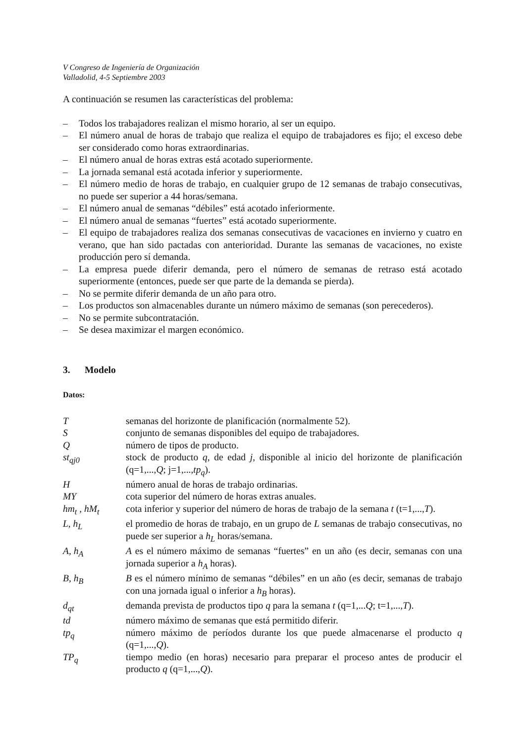V Congreso de Ingeniería de Organización
Valladolid, 4-5 Septiembre 2003
A continuación se resumen las características del problema:
– Todos los trabajadores realizan el mismo horario, al ser un equipo.
– El número anual de horas de trabajo que realiza el equipo de trabajadores es fijo; el exceso debe ser considerado como horas extraordinarias.
– El número anual de horas extras está acotado superiormente.
– La jornada semanal está acotada inferior y superiormente.
– El número medio de horas de trabajo, en cualquier grupo de 12 semanas de trabajo consecutivas, no puede ser superior a 44 horas/semana.
– El número anual de semanas “débiles” está acotado inferiormente.
– El número anual de semanas “fuertes” está acotado superiormente.
– El equipo de trabajadores realiza dos semanas consecutivas de vacaciones en invierno y cuatro en verano, que han sido pactadas con anterioridad. Durante las semanas de vacaciones, no existe producción pero sí demanda.
– La empresa puede diferir demanda, pero el número de semanas de retraso está acotado superiormente (entonces, puede ser que parte de la demanda se pierda).
– No se permite diferir demanda de un año para otro.
– Los productos son almacenables durante un número máximo de semanas (son perecederos).
– No se permite subcontratación.
– Se desea maximizar el margen económico.
3. Modelo
Datos:
Tsemanas del horizonte de planificación (normalmente 52).
Sconjunto de semanas disponibles del equipo de trabajadores.
Qnúmero de tipos de producto.
st<sub>qj0</sub> stock de producto q, de edad j, disponible al inicio del horizonte de planificación (q=1,...,Q; j=1,...,tp<sub>q</sub>).
Hnúmero anual de horas de trabajo ordinarias.
MY cota superior del número de horas extras anuales.
hm<sub>t</sub> , hM<sub>t</sub> cota inferior y superior del número de horas de trabajo de la semana t (t=1,...,T).
L, h<sub>L</sub> el promedio de horas de trabajo, en un grupo de L semanas de trabajo consecutivas, no puede ser superior a h<sub>L</sub> horas/semana.
A, h<sub>A</sub> A es el número máximo de semanas “fuertes” en un año (es decir, semanas con una jornada superior a h<sub>A</sub> horas).
B, h<sub>B</sub> B es el número mínimo de semanas “débiles” en un año (es decir, semanas de trabajo con una jornada igual o inferior a h<sub>B</sub> horas).
d<sub>qt</sub> demanda prevista de productos tipo q para la semana t (q=1,...Q; t=1,...,T).
td número máximo de semanas que está permitido diferir.
tp<sub>q</sub> número máximo de períodos durante los que puede almacenarse el producto q (q=1,...,Q).
TP<sub>q</sub> tiempo medio (en horas) necesario para preparar el proceso antes de producir el producto q (q=1,...,Q).